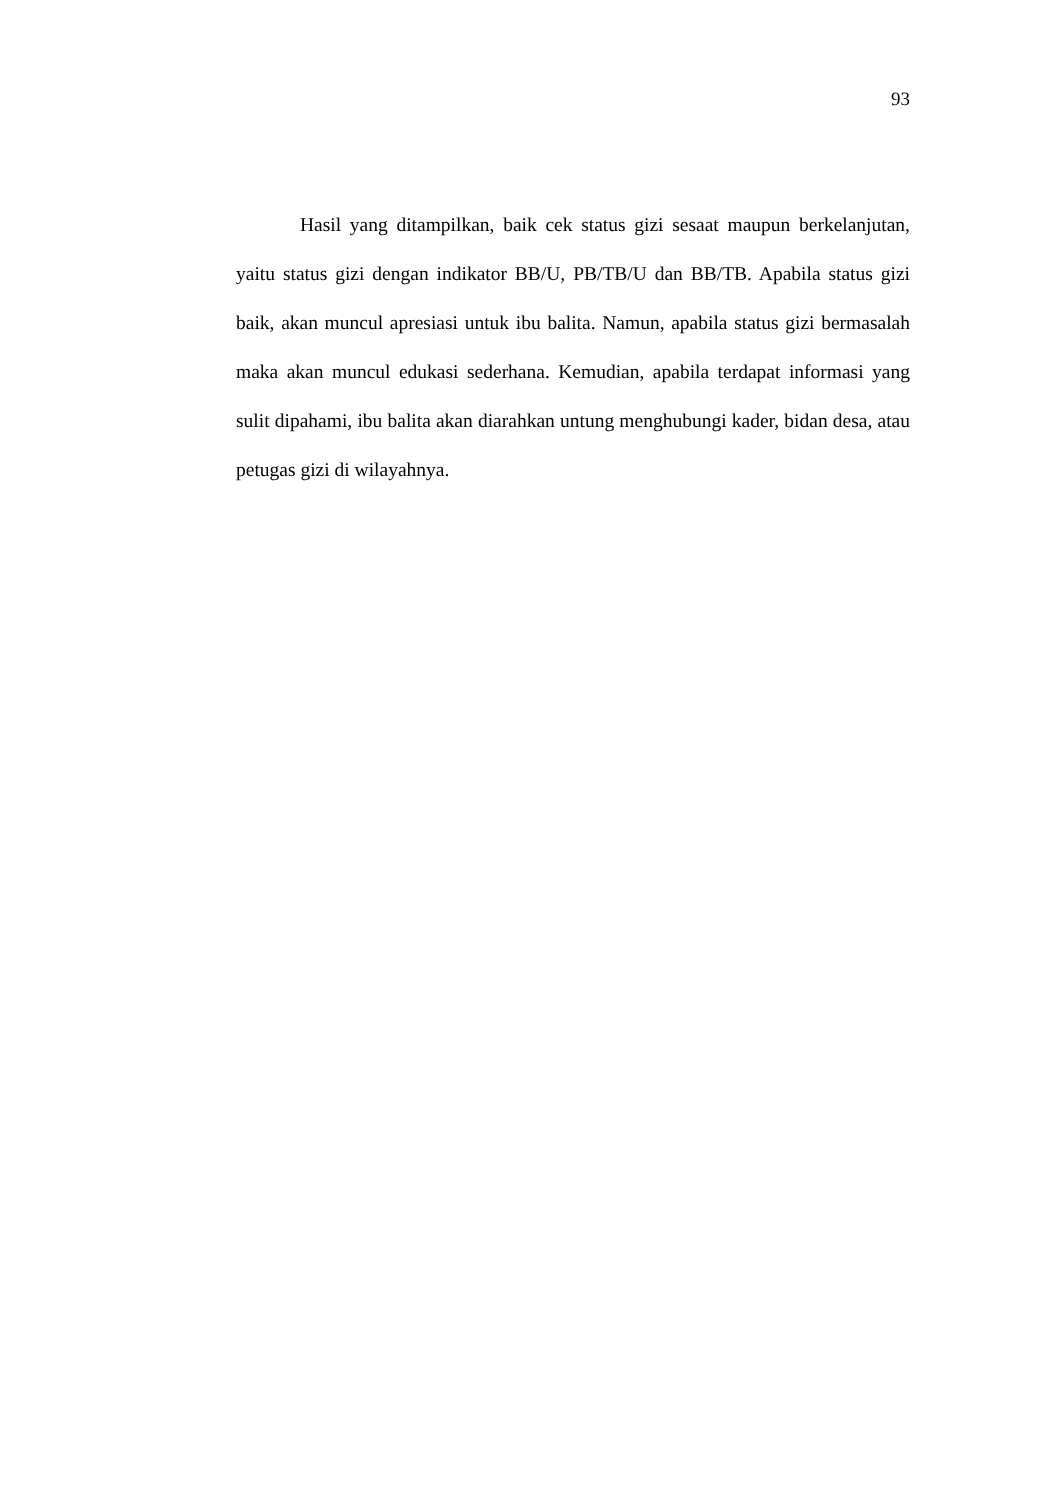93
Hasil yang ditampilkan, baik cek status gizi sesaat maupun berkelanjutan, yaitu status gizi dengan indikator BB/U, PB/TB/U dan BB/TB. Apabila status gizi baik, akan muncul apresiasi untuk ibu balita. Namun, apabila status gizi bermasalah maka akan muncul edukasi sederhana. Kemudian, apabila terdapat informasi yang sulit dipahami, ibu balita akan diarahkan untung menghubungi kader, bidan desa, atau petugas gizi di wilayahnya.